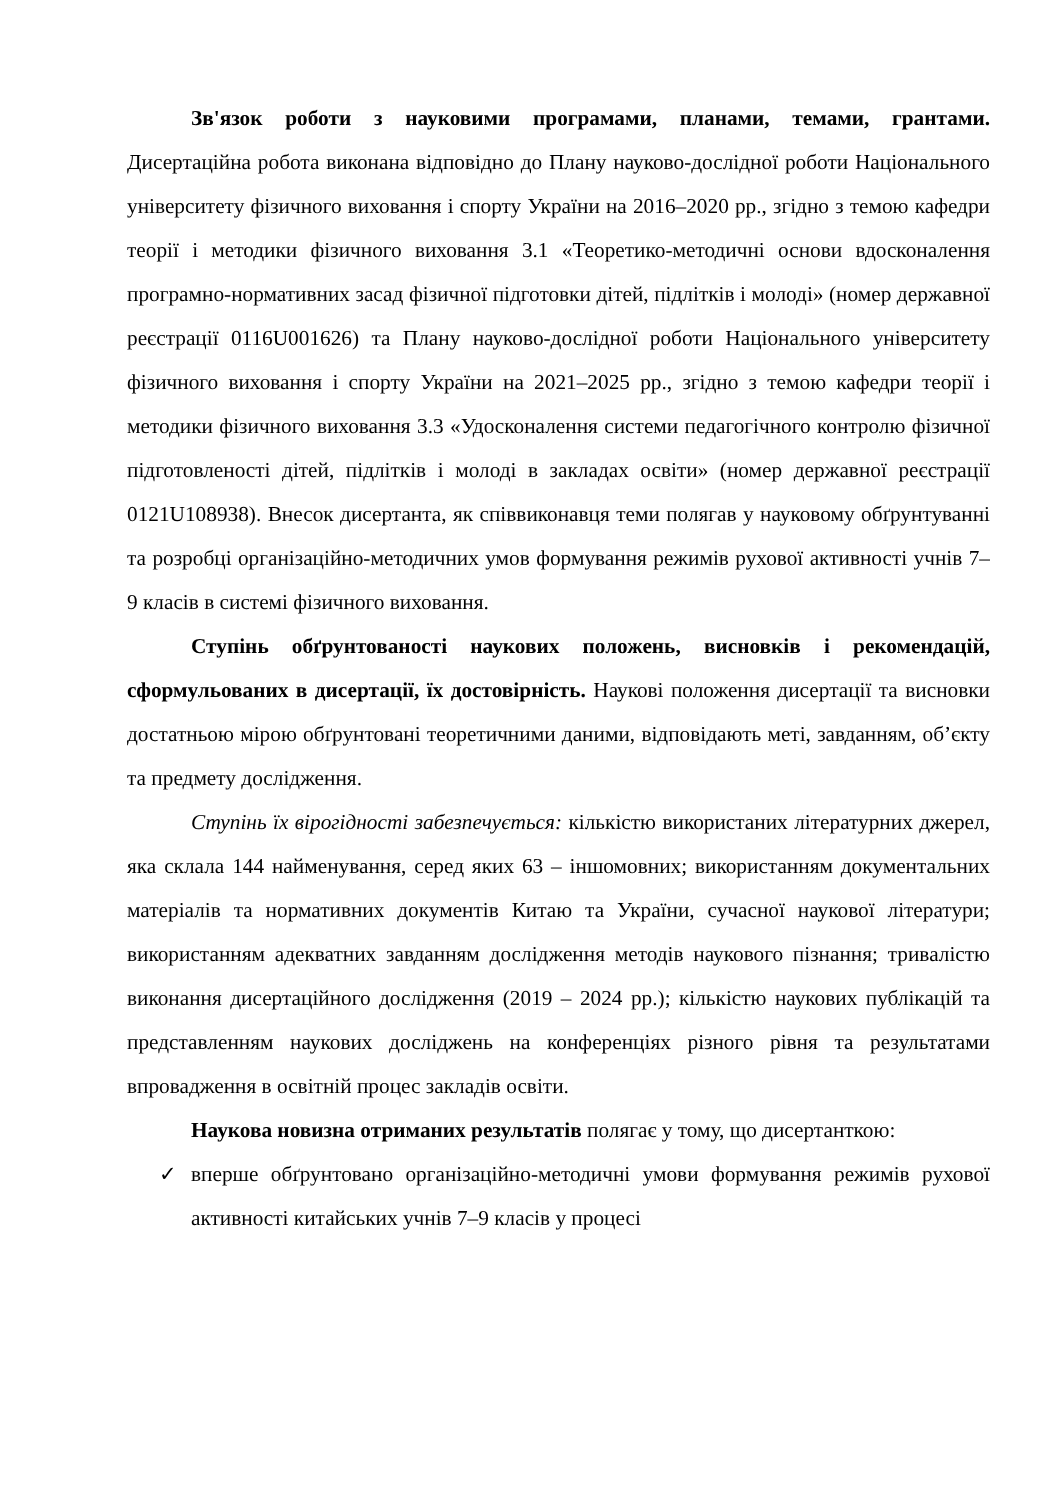Зв'язок роботи з науковими програмами, планами, темами, грантами. Дисертаційна робота виконана відповідно до Плану науково-дослідної роботи Національного університету фізичного виховання і спорту України на 2016–2020 рр., згідно з темою кафедри теорії і методики фізичного виховання 3.1 «Теоретико-методичні основи вдосконалення програмно-нормативних засад фізичної підготовки дітей, підлітків і молоді» (номер державної реєстрації 0116U001626) та Плану науково-дослідної роботи Національного університету фізичного виховання і спорту України на 2021–2025 рр., згідно з темою кафедри теорії і методики фізичного виховання 3.3 «Удосконалення системи педагогічного контролю фізичної підготовленості дітей, підлітків і молоді в закладах освіти» (номер державної реєстрації 0121U108938). Внесок дисертанта, як співвиконавця теми полягав у науковому обґрунтуванні та розробці організаційно-методичних умов формування режимів рухової активності учнів 7–9 класів в системі фізичного виховання.
Ступінь обґрунтованості наукових положень, висновків і рекомендацій, сформульованих в дисертації, їх достовірність. Наукові положення дисертації та висновки достатньою мірою обґрунтовані теоретичними даними, відповідають меті, завданням, об’єкту та предмету дослідження.
Ступінь їх вірогідності забезпечується: кількістю використаних літературних джерел, яка склала 144 найменування, серед яких 63 – іншомовних; використанням документальних матеріалів та нормативних документів Китаю та України, сучасної наукової літератури; використанням адекватних завданням дослідження методів наукового пізнання; тривалістю виконання дисертаційного дослідження (2019 – 2024 рр.); кількістю наукових публікацій та представленням наукових досліджень на конференціях різного рівня та результатами впровадження в освітній процес закладів освіти.
Наукова новизна отриманих результатів полягає у тому, що дисертанткою:
✓ вперше обґрунтовано організаційно-методичні умови формування режимів рухової активності китайських учнів 7–9 класів у процесі